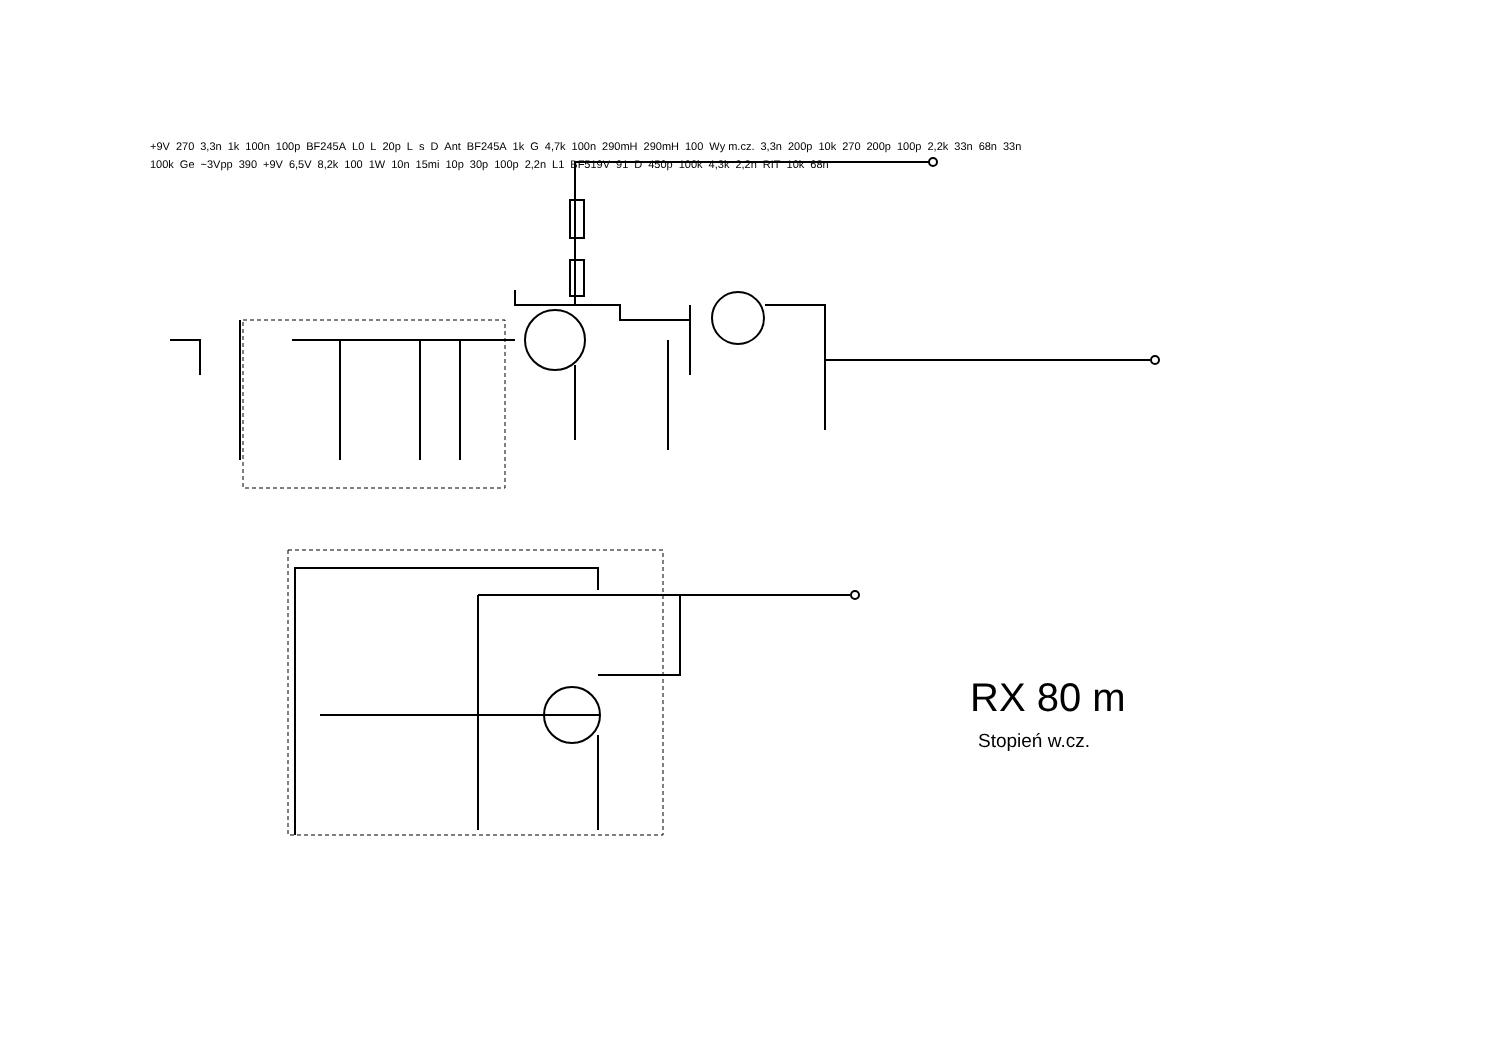+9V 270 3,3n 1k 100n 100p BF245A L0 L 20p L s D Ant BF245A 1k G 4,7k 100n 290mH 290mH 100 Wy m.cz. 3,3n 200p 10k 270 200p 100p 2,2k 33n 68n 33n 100k Ge ~3Vpp 390 +9V 6,5V 8,2k 100 1W 10n 15mi 10p 30p 100p 2,2n L1 BF519V 91 D 450p 100k 4,3k 2,2n RIT 10k 68n
RX 80 m
Stopień w.cz.